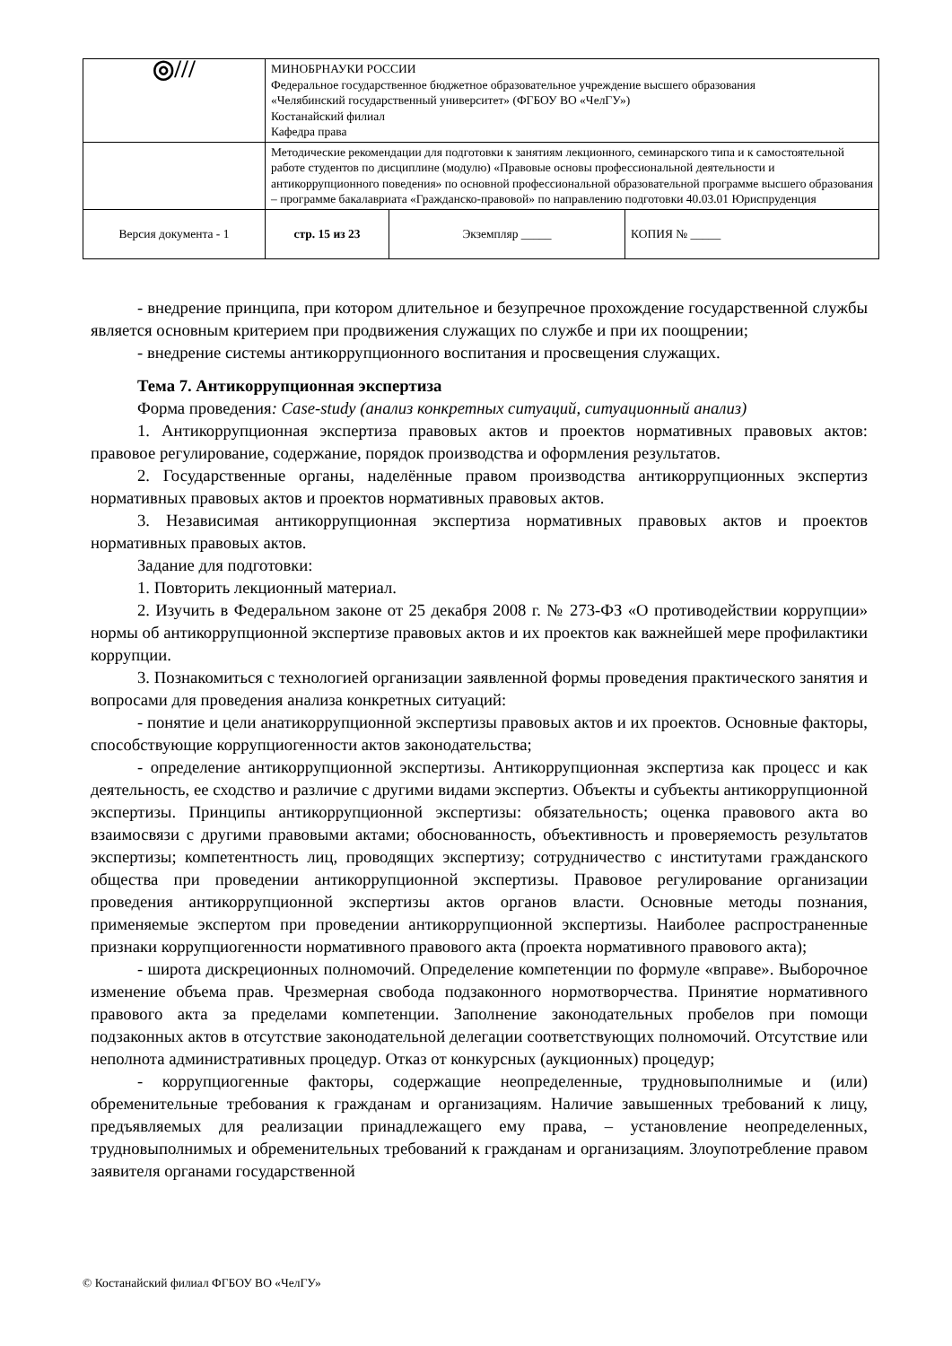| ◎/// | МИНОБРНАУКИ РОССИИ Федеральное государственное бюджетное образовательное учреждение высшего образования «Челябинский государственный университет» (ФГБОУ ВО «ЧелГУ») Костанайский филиал Кафедра права | | |
| | Методические рекомендации для подготовки к занятиям лекционного, семинарского типа и к самостоятельной работе студентов по дисциплине (модулю) «Правовые основы профессиональной деятельности и антикоррупционного поведения» по основной профессиональной образовательной программе высшего образования – программе бакалавриата «Гражданско-правовой» по направлению подготовки 40.03.01 Юриспруденция | | |
| Версия документа - 1 | стр. 15 из 23 | Экземпляр _____ | КОПИЯ № _____ |
- внедрение принципа, при котором длительное и безупречное прохождение государственной службы является основным критерием при продвижения служащих по службе и при их поощрении;
- внедрение системы антикоррупционного воспитания и просвещения служащих.
Тема 7. Антикоррупционная экспертиза
Форма проведения: Case-study (анализ конкретных ситуаций, ситуационный анализ)
1. Антикоррупционная экспертиза правовых актов и проектов нормативных правовых актов: правовое регулирование, содержание, порядок производства и оформления результатов.
2. Государственные органы, наделённые правом производства антикоррупционных экспертиз нормативных правовых актов и проектов нормативных правовых актов.
3. Независимая антикоррупционная экспертиза нормативных правовых актов и проектов нормативных правовых актов.
Задание для подготовки:
1. Повторить лекционный материал.
2. Изучить в Федеральном законе от 25 декабря 2008 г. № 273-ФЗ «О противодействии коррупции» нормы об антикоррупционной экспертизе правовых актов и их проектов как важнейшей мере профилактики коррупции.
3. Познакомиться с технологией организации заявленной формы проведения практического занятия и вопросами для проведения анализа конкретных ситуаций:
- понятие и цели анатикоррупционной экспертизы правовых актов и их проектов. Основные факторы, способствующие коррупциогенности актов законодательства;
- определение антикоррупционной экспертизы. Антикоррупционная экспертиза как процесс и как деятельность, ее сходство и различие с другими видами экспертиз. Объекты и субъекты антикоррупционной экспертизы. Принципы антикоррупционной экспертизы: обязательность; оценка правового акта во взаимосвязи с другими правовыми актами; обоснованность, объективность и проверяемость результатов экспертизы; компетентность лиц, проводящих экспертизу; сотрудничество с институтами гражданского общества при проведении антикоррупционной экспертизы. Правовое регулирование организации проведения антикоррупционной экспертизы актов органов власти. Основные методы познания, применяемые экспертом при проведении антикоррупционной экспертизы. Наиболее распространенные признаки коррупциогенности нормативного правового акта (проекта нормативного правового акта);
- широта дискреционных полномочий. Определение компетенции по формуле «вправе». Выборочное изменение объема прав. Чрезмерная свобода подзаконного нормотворчества. Принятие нормативного правового акта за пределами компетенции. Заполнение законодательных пробелов при помощи подзаконных актов в отсутствие законодательной делегации соответствующих полномочий. Отсутствие или неполнота административных процедур. Отказ от конкурсных (аукционных) процедур;
- коррупциогенные факторы, содержащие неопределенные, трудновыполнимые и (или) обременительные требования к гражданам и организациям. Наличие завышенных требований к лицу, предъявляемых для реализации принадлежащего ему права, – установление неопределенных, трудновыполнимых и обременительных требований к гражданам и организациям. Злоупотребление правом заявителя органами государственной
© Костанайский филиал ФГБОУ ВО «ЧелГУ»